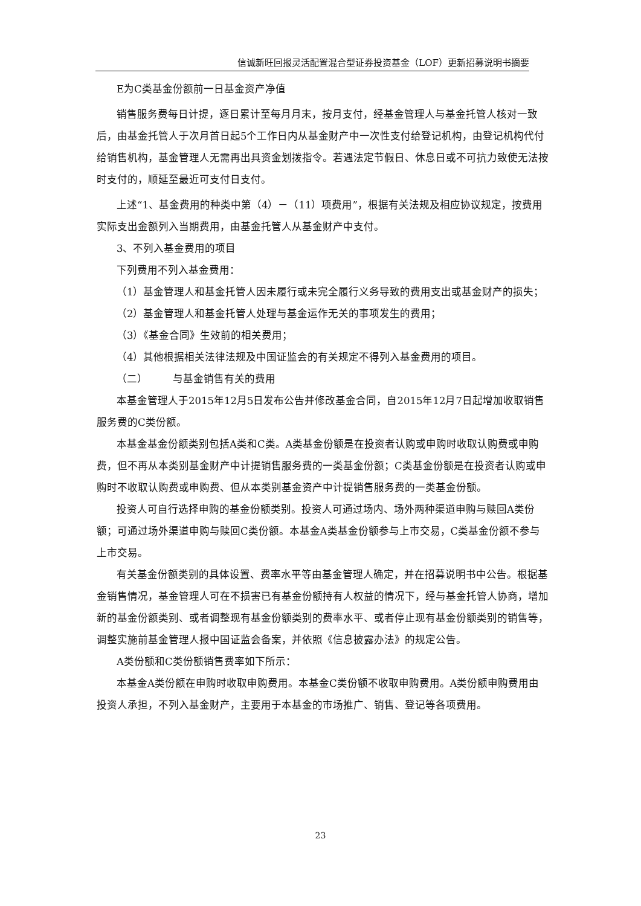信诚新旺回报灵活配置混合型证券投资基金（LOF）更新招募说明书摘要
E为C类基金份额前一日基金资产净值
销售服务费每日计提，逐日累计至每月月末，按月支付，经基金管理人与基金托管人核对一致后，由基金托管人于次月首日起5个工作日内从基金财产中一次性支付给登记机构，由登记机构代付给销售机构，基金管理人无需再出具资金划拨指令。若遇法定节假日、休息日或不可抗力致使无法按时支付的，顺延至最近可支付日支付。
上述“1、基金费用的种类中第（4）－（11）项费用”，根据有关法规及相应协议规定，按费用实际支出金额列入当期费用，由基金托管人从基金财产中支付。
3、不列入基金费用的项目
下列费用不列入基金费用：
（1）基金管理人和基金托管人因未履行或未完全履行义务导致的费用支出或基金财产的损失；
（2）基金管理人和基金托管人处理与基金运作无关的事项发生的费用；
（3）《基金合同》生效前的相关费用；
（4）其他根据相关法律法规及中国证监会的有关规定不得列入基金费用的项目。
（二） 与基金销售有关的费用
本基金管理人于2015年12月5日发布公告并修改基金合同，自2015年12月7日起增加收取销售服务费的C类份额。
本基金基金份额类别包括A类和C类。A类基金份额是在投资者认购或申购时收取认购费或申购费，但不再从本类别基金财产中计提销售服务费的一类基金份额；C类基金份额是在投资者认购或申购时不收取认购费或申购费、但从本类别基金资产中计提销售服务费的一类基金份额。
投资人可自行选择申购的基金份额类别。投资人可通过场内、场外两种渠道申购与赎回A类份额；可通过场外渠道申购与赎回C类份额。本基金A类基金份额参与上市交易，C类基金份额不参与上市交易。
有关基金份额类别的具体设置、费率水平等由基金管理人确定，并在招募说明书中公告。根据基金销售情况，基金管理人可在不损害已有基金份额持有人权益的情况下，经与基金托管人协商，增加新的基金份额类别、或者调整现有基金份额类别的费率水平、或者停止现有基金份额类别的销售等，调整实施前基金管理人报中国证监会备案，并依照《信息披露办法》的规定公告。
A类份额和C类份额销售费率如下所示：
本基金A类份额在申购时收取申购费用。本基金C类份额不收取申购费用。A类份额申购费用由投资人承担，不列入基金财产，主要用于本基金的市场推广、销售、登记等各项费用。
23